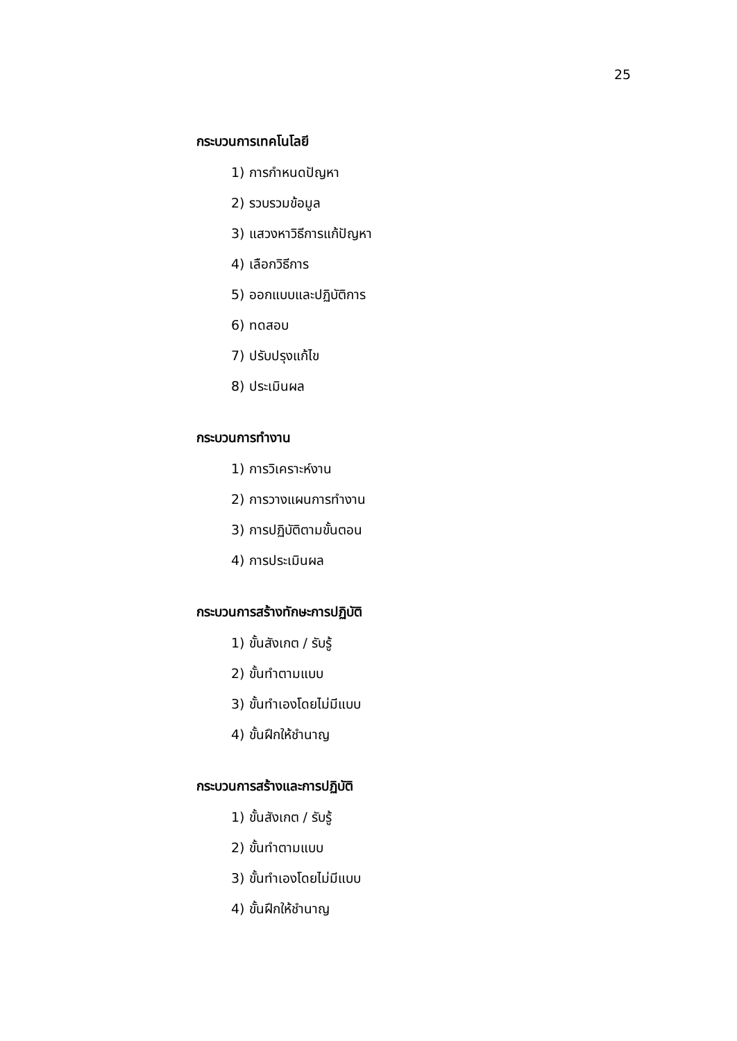25
กระบวนการเทคโนโลยี
1) การกำหนดปัญหา
2) รวบรวมข้อมูล
3) แสวงหาวิธีการแก้ปัญหา
4) เลือกวิธีการ
5) ออกแบบและปฏิบัติการ
6) ทดสอบ
7) ปรับปรุงแก้ไข
8) ประเมินผล
กระบวนการทำงาน
1) การวิเคราะห์งาน
2) การวางแผนการทำงาน
3) การปฏิบัติตามขั้นตอน
4) การประเมินผล
กระบวนการสร้างทักษะการปฏิบัติ
1) ขั้นสังเกต / รับรู้
2) ขั้นทำตามแบบ
3) ขั้นทำเองโดยไม่มีแบบ
4) ขั้นฝึกให้ชำนาญ
กระบวนการสร้างและการปฏิบัติ
1) ขั้นสังเกต / รับรู้
2) ขั้นทำตามแบบ
3) ขั้นทำเองโดยไม่มีแบบ
4) ขั้นฝึกให้ชำนาญ